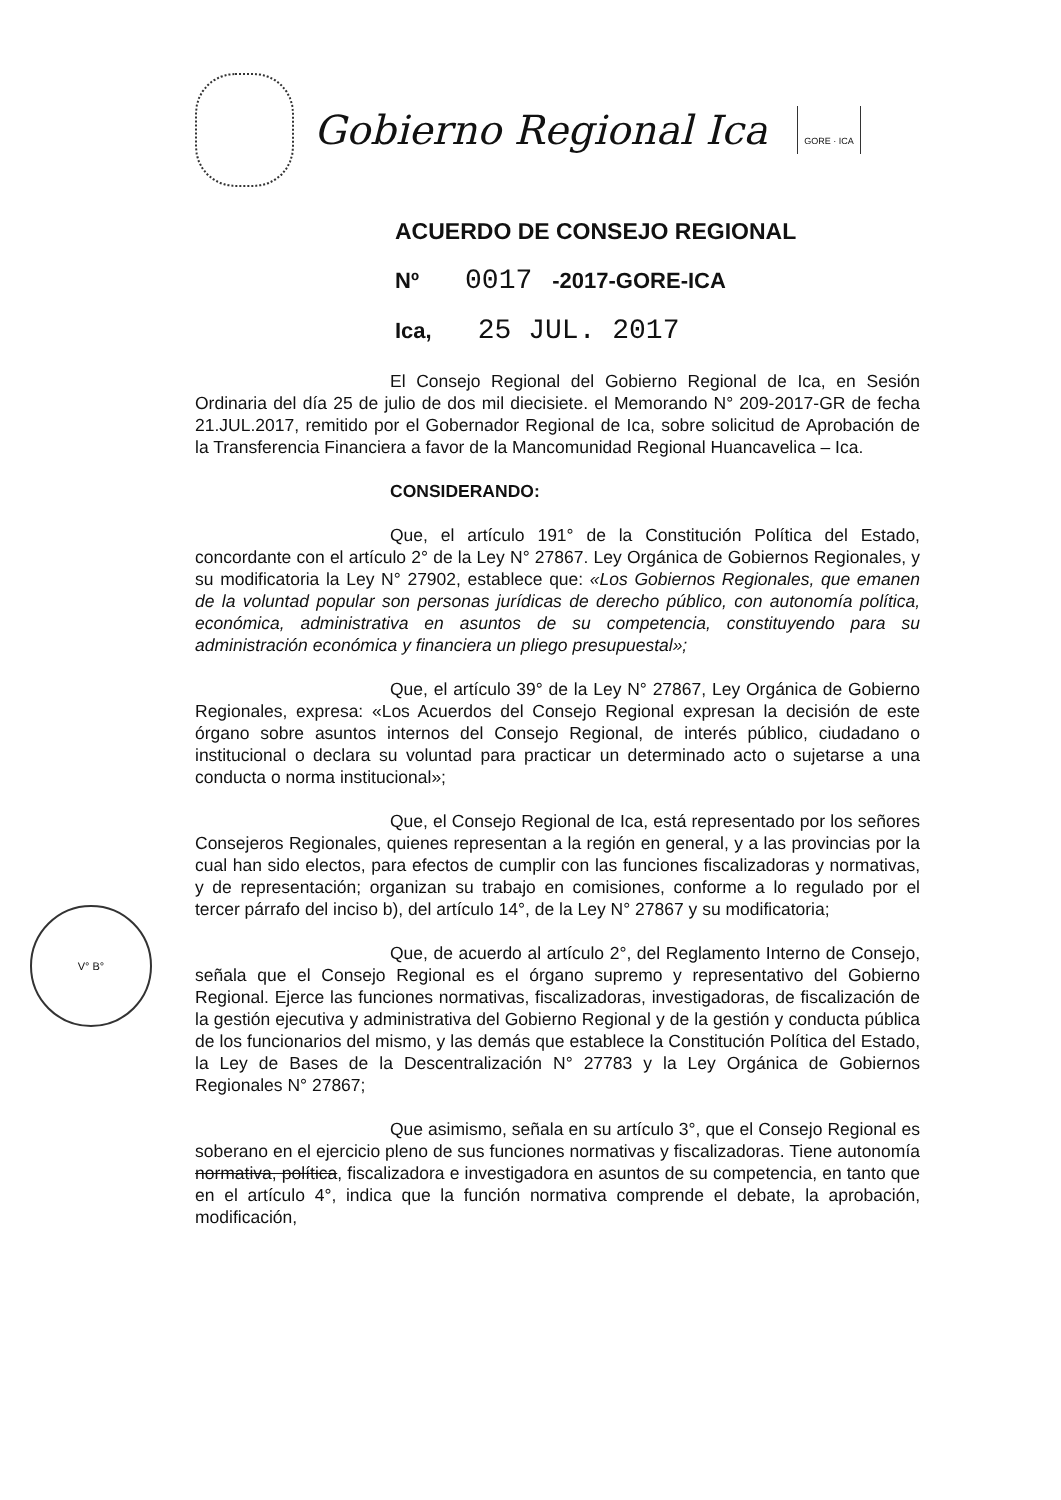Gobierno Regional Ica
GORE · ICA
ACUERDO DE CONSEJO REGIONAL
Nº 0017 -2017-GORE-ICA
Ica, 25 JUL. 2017
El Consejo Regional del Gobierno Regional de Ica, en Sesión Ordinaria del día 25 de julio de dos mil diecisiete. el Memorando N° 209-2017-GR de fecha 21.JUL.2017, remitido por el Gobernador Regional de Ica, sobre solicitud de Aprobación de la Transferencia Financiera a favor de la Mancomunidad Regional Huancavelica – Ica.
CONSIDERANDO:
Que, el artículo 191° de la Constitución Política del Estado, concordante con el artículo 2° de la Ley N° 27867. Ley Orgánica de Gobiernos Regionales, y su modificatoria la Ley N° 27902, establece que: «Los Gobiernos Regionales, que emanen de la voluntad popular son personas jurídicas de derecho público, con autonomía política, económica, administrativa en asuntos de su competencia, constituyendo para su administración económica y financiera un pliego presupuestal»;
Que, el artículo 39° de la Ley N° 27867, Ley Orgánica de Gobierno Regionales, expresa: «Los Acuerdos del Consejo Regional expresan la decisión de este órgano sobre asuntos internos del Consejo Regional, de interés público, ciudadano o institucional o declara su voluntad para practicar un determinado acto o sujetarse a una conducta o norma institucional»;
Que, el Consejo Regional de Ica, está representado por los señores Consejeros Regionales, quienes representan a la región en general, y a las provincias por la cual han sido electos, para efectos de cumplir con las funciones fiscalizadoras y normativas, y de representación; organizan su trabajo en comisiones, conforme a lo regulado por el tercer párrafo del inciso b), del artículo 14°, de la Ley N° 27867 y su modificatoria;
Que, de acuerdo al artículo 2°, del Reglamento Interno de Consejo, señala que el Consejo Regional es el órgano supremo y representativo del Gobierno Regional. Ejerce las funciones normativas, fiscalizadoras, investigadoras, de fiscalización de la gestión ejecutiva y administrativa del Gobierno Regional y de la gestión y conducta pública de los funcionarios del mismo, y las demás que establece la Constitución Política del Estado, la Ley de Bases de la Descentralización N° 27783 y la Ley Orgánica de Gobiernos Regionales N° 27867;
Que asimismo, señala en su artículo 3°, que el Consejo Regional es soberano en el ejercicio pleno de sus funciones normativas y fiscalizadoras. Tiene autonomía normativa, política, fiscalizadora e investigadora en asuntos de su competencia, en tanto que en el artículo 4°, indica que la función normativa comprende el debate, la aprobación, modificación,
V° B°